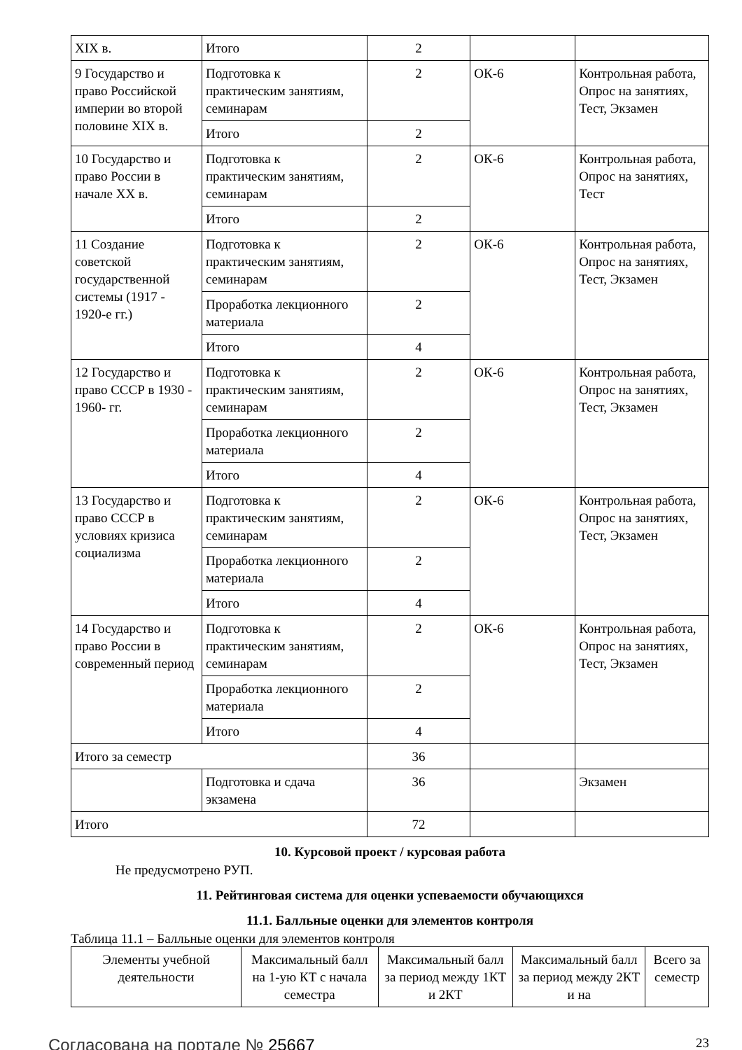| XIX в. | Итого | 2 | | |
| 9 Государство и право Российской империи во второй половине XIX в. | Подготовка к практическим занятиям, семинарам | 2 | ОК-6 | Контрольная работа, Опрос на занятиях, Тест, Экзамен |
| | Итого | 2 | | |
| 10 Государство и право России в начале XX в. | Подготовка к практическим занятиям, семинарам | 2 | ОК-6 | Контрольная работа, Опрос на занятиях, Тест |
| | Итого | 2 | | |
| 11 Создание советской государственной системы (1917 - 1920-е гг.) | Подготовка к практическим занятиям, семинарам | 2 | ОК-6 | Контрольная работа, Опрос на занятиях, Тест, Экзамен |
| | Проработка лекционного материала | 2 | | |
| | Итого | 4 | | |
| 12 Государство и право СССР в 1930 - 1960- гг. | Подготовка к практическим занятиям, семинарам | 2 | ОК-6 | Контрольная работа, Опрос на занятиях, Тест, Экзамен |
| | Проработка лекционного материала | 2 | | |
| | Итого | 4 | | |
| 13 Государство и право СССР в условиях кризиса социализма | Подготовка к практическим занятиям, семинарам | 2 | ОК-6 | Контрольная работа, Опрос на занятиях, Тест, Экзамен |
| | Проработка лекционного материала | 2 | | |
| | Итого | 4 | | |
| 14 Государство и право России в современный период | Подготовка к практическим занятиям, семинарам | 2 | ОК-6 | Контрольная работа, Опрос на занятиях, Тест, Экзамен |
| | Проработка лекционного материала | 2 | | |
| | Итого | 4 | | |
| Итого за семестр | | 36 | | |
| | Подготовка и сдача экзамена | 36 | | Экзамен |
| Итого | | 72 | | |
10. Курсовой проект / курсовая работа
Не предусмотрено РУП.
11. Рейтинговая система для оценки успеваемости обучающихся
11.1. Балльные оценки для элементов контроля
Таблица 11.1 – Балльные оценки для элементов контроля
| Элементы учебной деятельности | Максимальный балл на 1-ую КТ с начала семестра | Максимальный балл за период между 1КТ и 2КТ | Максимальный балл за период между 2КТ и на | Всего за семестр |
| --- | --- | --- | --- | --- |
Согласована на портале № 25667 23